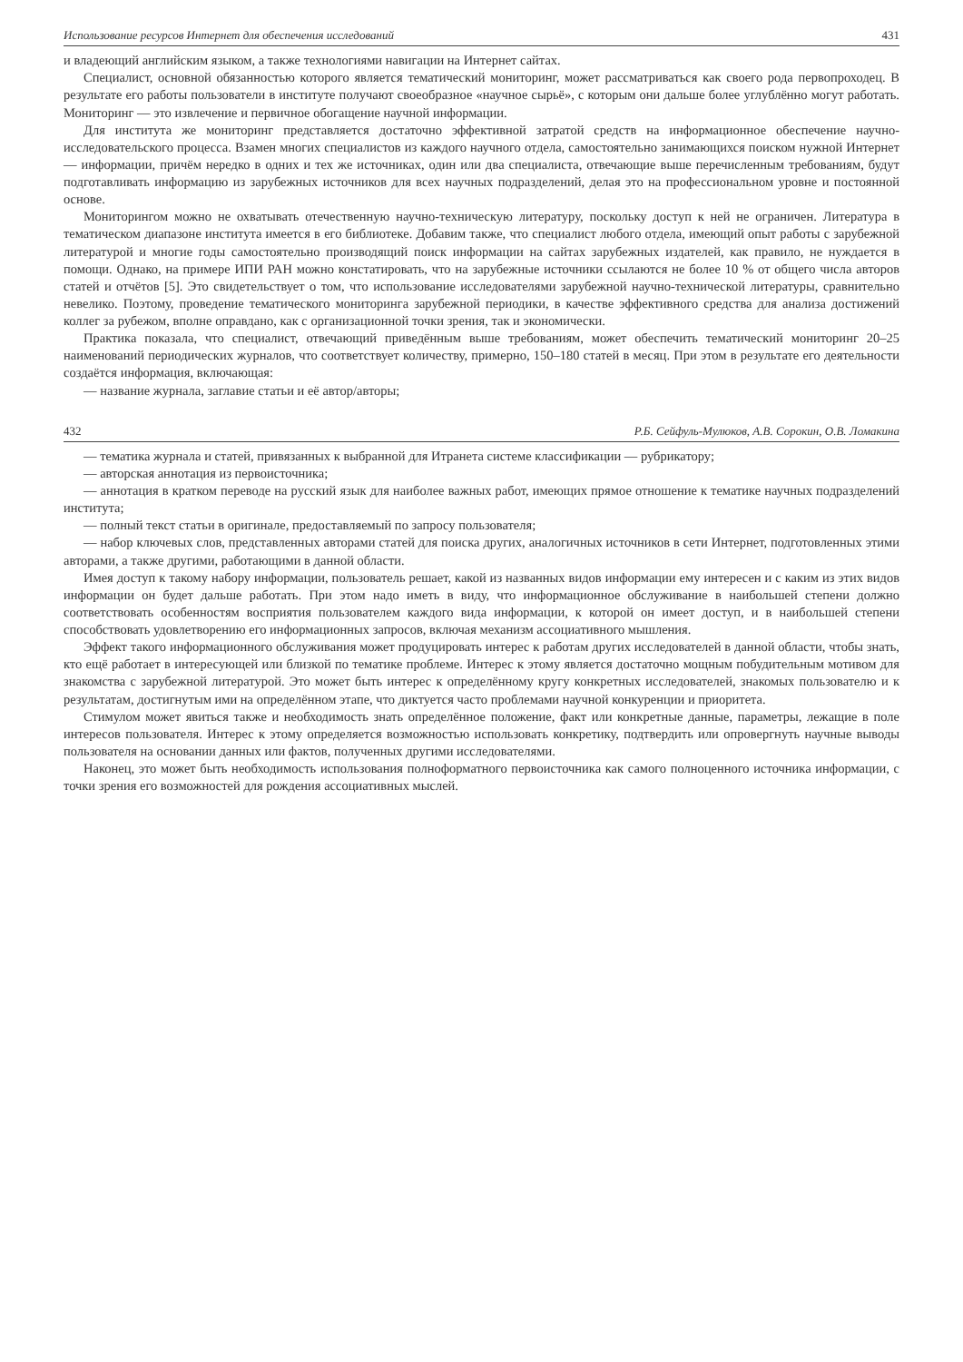Использование ресурсов Интернет для обеспечения исследований 431
и владеющий английским языком, а также технологиями навигации на Интернет сайтах.
Специалист, основной обязанностью которого является тематический мониторинг, может рассматриваться как своего рода первопроходец. В результате его работы пользователи в институте получают своеобразное «научное сырьё», с которым они дальше более углублённо могут работать. Мониторинг — это извлечение и первичное обогащение научной информации.
Для института же мониторинг представляется достаточно эффективной затратой средств на информационное обеспечение научно-исследовательского процесса. Взамен многих специалистов из каждого научного отдела, самостоятельно занимающихся поиском нужной Интернет — информации, причём нередко в одних и тех же источниках, один или два специалиста, отвечающие выше перечисленным требованиям, будут подготавливать информацию из зарубежных источников для всех научных подразделений, делая это на профессиональном уровне и постоянной основе.
Мониторингом можно не охватывать отечественную научно-техническую литературу, поскольку доступ к ней не ограничен. Литература в тематическом диапазоне института имеется в его библиотеке. Добавим также, что специалист любого отдела, имеющий опыт работы с зарубежной литературой и многие годы самостоятельно производящий поиск информации на сайтах зарубежных издателей, как правило, не нуждается в помощи. Однако, на примере ИПИ РАН можно констатировать, что на зарубежные источники ссылаются не более 10 % от общего числа авторов статей и отчётов [5]. Это свидетельствует о том, что использование исследователями зарубежной научно-технической литературы, сравнительно невелико. Поэтому, проведение тематического мониторинга зарубежной периодики, в качестве эффективного средства для анализа достижений коллег за рубежом, вполне оправдано, как с организационной точки зрения, так и экономически.
Практика показала, что специалист, отвечающий приведённым выше требованиям, может обеспечить тематический мониторинг 20–25 наименований периодических журналов, что соответствует количеству, примерно, 150–180 статей в месяц. При этом в результате его деятельности создаётся информация, включающая:
— название журнала, заглавие статьи и её автор/авторы;
432 Р.Б. Сейфуль-Мулюков, А.В. Сорокин, О.В. Ломакина
— тематика журнала и статей, привязанных к выбранной для Итранета системе классификации — рубрикатору;
— авторская аннотация из первоисточника;
— аннотация в кратком переводе на русский язык для наиболее важных работ, имеющих прямое отношение к тематике научных подразделений института;
— полный текст статьи в оригинале, предоставляемый по запросу пользователя;
— набор ключевых слов, представленных авторами статей для поиска других, аналогичных источников в сети Интернет, подготовленных этими авторами, а также другими, работающими в данной области.
Имея доступ к такому набору информации, пользователь решает, какой из названных видов информации ему интересен и с каким из этих видов информации он будет дальше работать. При этом надо иметь в виду, что информационное обслуживание в наибольшей степени должно соответствовать особенностям восприятия пользователем каждого вида информации, к которой он имеет доступ, и в наибольшей степени способствовать удовлетворению его информационных запросов, включая механизм ассоциативного мышления.
Эффект такого информационного обслуживания может продуцировать интерес к работам других исследователей в данной области, чтобы знать, кто ещё работает в интересующей или близкой по тематике проблеме. Интерес к этому является достаточно мощным побудительным мотивом для знакомства с зарубежной литературой. Это может быть интерес к определённому кругу конкретных исследователей, знакомых пользователю и к результатам, достигнутым ими на определённом этапе, что диктуется часто проблемами научной конкуренции и приоритета.
Стимулом может явиться также и необходимость знать определённое положение, факт или конкретные данные, параметры, лежащие в поле интересов пользователя. Интерес к этому определяется возможностью использовать конкретику, подтвердить или опровергнуть научные выводы пользователя на основании данных или фактов, полученных другими исследователями.
Наконец, это может быть необходимость использования полноформатного первоисточника как самого полноценного источника информации, с точки зрения его возможностей для рождения ассоциативных мыслей.